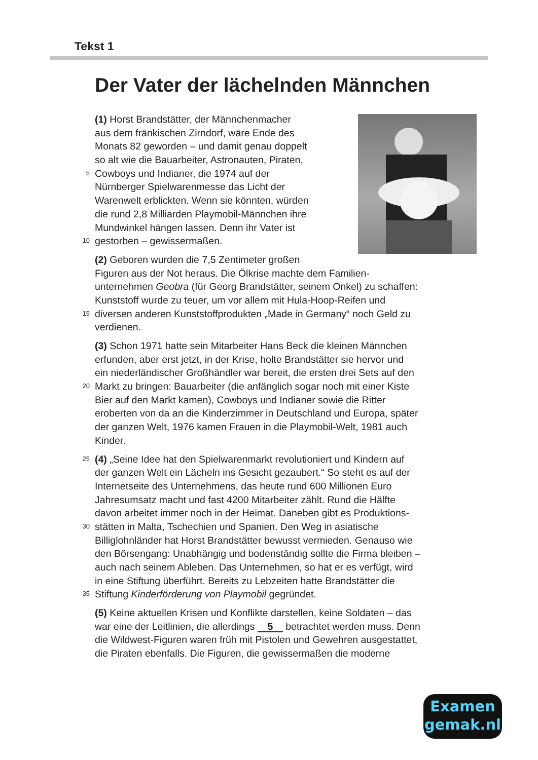Tekst 1
Der Vater der lächelnden Männchen
(1) Horst Brandstätter, der Männchenmacher
aus dem fränkischen Zirndorf, wäre Ende des
Monats 82 geworden – und damit genau doppelt
so alt wie die Bauarbeiter, Astronauten, Piraten,
5 Cowboys und Indianer, die 1974 auf der
Nürnberger Spielwarenmesse das Licht der
Warenwelt erblickten. Wenn sie könnten, würden
die rund 2,8 Milliarden Playmobil-Männchen ihre
Mundwinkel hängen lassen. Denn ihr Vater ist
10 gestorben – gewissermaßen.
(2) Geboren wurden die 7,5 Zentimeter großen
Figuren aus der Not heraus. Die Ölkrise machte dem Familien-
unternehmen Geobra (für Georg Brandstätter, seinem Onkel) zu schaffen:
Kunststoff wurde zu teuer, um vor allem mit Hula-Hoop-Reifen und
15 diversen anderen Kunststoffprodukten „Made in Germany“ noch Geld zu
verdienen.
(3) Schon 1971 hatte sein Mitarbeiter Hans Beck die kleinen Männchen
erfunden, aber erst jetzt, in der Krise, holte Brandstätter sie hervor und
ein niederländischer Großhändler war bereit, die ersten drei Sets auf den
20 Markt zu bringen: Bauarbeiter (die anfänglich sogar noch mit einer Kiste
Bier auf den Markt kamen), Cowboys und Indianer sowie die Ritter
eroberten von da an die Kinderzimmer in Deutschland und Europa, später
der ganzen Welt, 1976 kamen Frauen in die Playmobil-Welt, 1981 auch
Kinder.
25 (4) „Seine Idee hat den Spielwarenmarkt revolutioniert und Kindern auf
der ganzen Welt ein Lächeln ins Gesicht gezaubert.“ So steht es auf der
Internetseite des Unternehmens, das heute rund 600 Millionen Euro
Jahresumsatz macht und fast 4200 Mitarbeiter zählt. Rund die Hälfte
davon arbeitet immer noch in der Heimat. Daneben gibt es Produktions-
30 stätten in Malta, Tschechien und Spanien. Den Weg in asiatische
Billiglohnländer hat Horst Brandstätter bewusst vermieden. Genauso wie
den Börsengang: Unabhängig und bodenständig sollte die Firma bleiben –
auch nach seinem Ableben. Das Unternehmen, so hat er es verfügt, wird
in eine Stiftung überführt. Bereits zu Lebzeiten hatte Brandstätter die
35 Stiftung Kinderförderung von Playmobil gegründet.
(5) Keine aktuellen Krisen und Konflikte darstellen, keine Soldaten – das
war eine der Leitlinien, die allerdings 5 betrachtet werden muss. Denn
die Wildwest-Figuren waren früh mit Pistolen und Gewehren ausgestattet,
die Piraten ebenfalls. Die Figuren, die gewissermaßen die moderne
Examen
gemak.nl